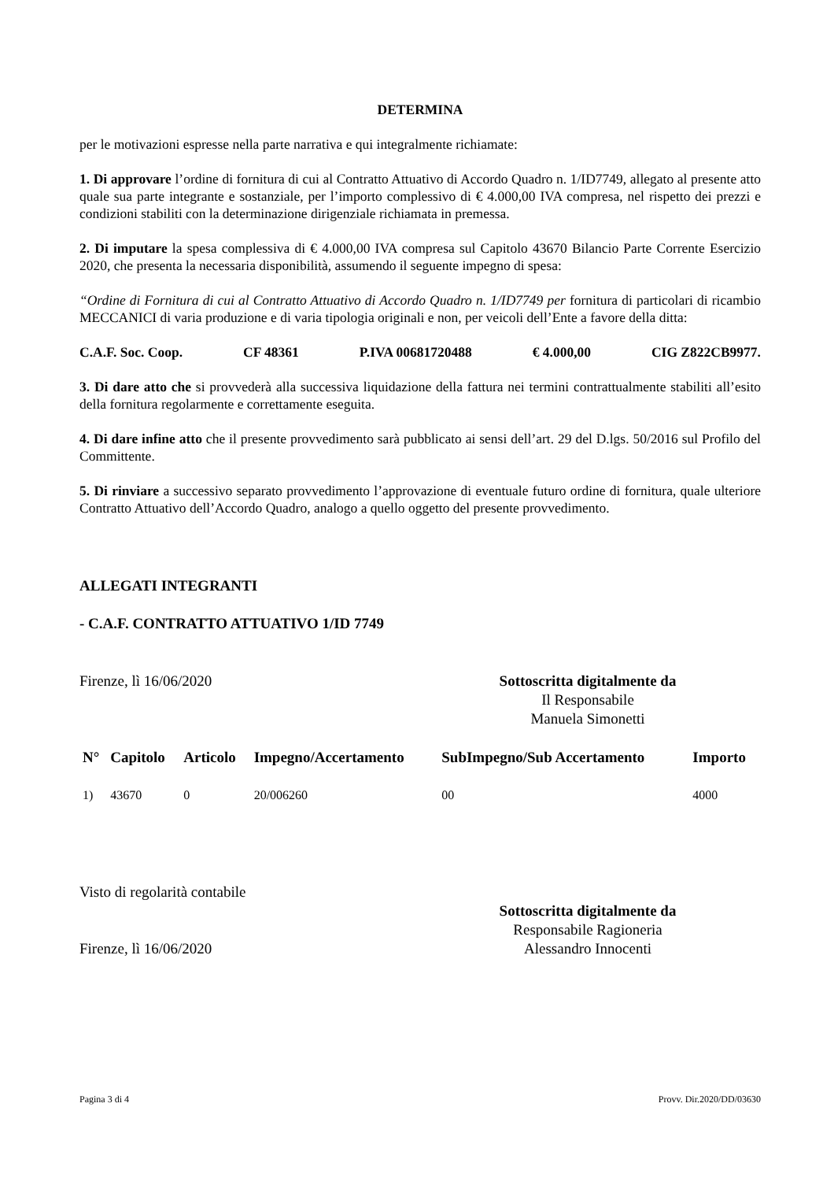DETERMINA
per le motivazioni espresse nella parte narrativa e qui integralmente richiamate:
1. Di approvare l’ordine di fornitura di cui al Contratto Attuativo di Accordo Quadro n. 1/ID7749, allegato al presente atto quale sua parte integrante e sostanziale, per l’importo complessivo di € 4.000,00 IVA compresa, nel rispetto dei prezzi e condizioni stabiliti con la determinazione dirigenziale richiamata in premessa.
2. Di imputare la spesa complessiva di € 4.000,00 IVA compresa sul Capitolo 43670 Bilancio Parte Corrente Esercizio 2020, che presenta la necessaria disponibilità, assumendo il seguente impegno di spesa:
“Ordine di Fornitura di cui al Contratto Attuativo di Accordo Quadro n. 1/ID7749 per fornitura di particolari di ricambio MECCANICI di varia produzione e di varia tipologia originali e non, per veicoli dell’Ente a favore della ditta:
C.A.F. Soc. Coop. CF 48361 P.IVA 00681720488 € 4.000,00 CIG Z822CB9977.
3. Di dare atto che si provvederà alla successiva liquidazione della fattura nei termini contrattualmente stabiliti all’esito della fornitura regolarmente e correttamente eseguita.
4. Di dare infine atto che il presente provvedimento sarà pubblicato ai sensi dell’art. 29 del D.lgs. 50/2016 sul Profilo del Committente.
5. Di rinviare a successivo separato provvedimento l’approvazione di eventuale futuro ordine di fornitura, quale ulteriore Contratto Attuativo dell’Accordo Quadro, analogo a quello oggetto del presente provvedimento.
ALLEGATI INTEGRANTI
- C.A.F. CONTRATTO ATTUATIVO 1/ID 7749
Firenze, lì 16/06/2020 Sottoscritta digitalmente da
Il Responsabile
Manuela Simonetti
| N° | Capitolo | Articolo | Impegno/Accertamento | SubImpegno/Sub Accertamento | Importo |
| --- | --- | --- | --- | --- | --- |
| 1) | 43670 | 0 | 20/006260 | 00 | 4000 |
Visto di regolarità contabile
Firenze, lì 16/06/2020
Sottoscritta digitalmente da
Responsabile Ragioneria
Alessandro Innocenti
Pagina 3 di 4 Provv. Dir.2020/DD/03630